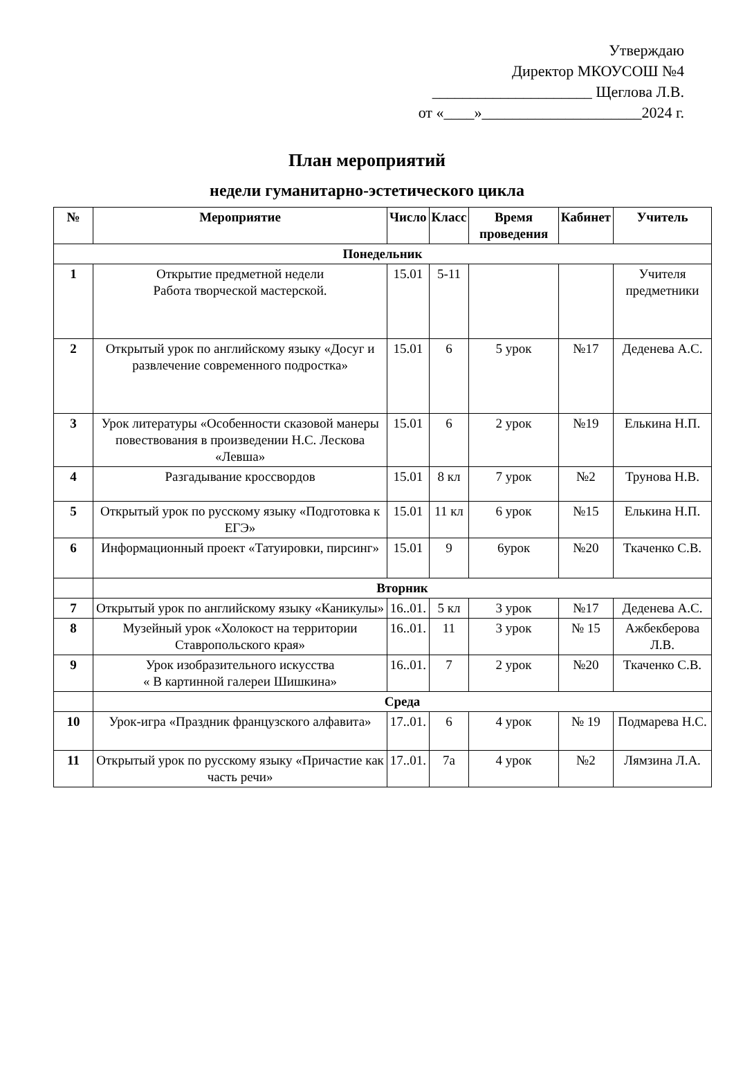Утверждаю
Директор МКОУСОШ №4
_____________________ Щеглова Л.В.
от «____»_____________________2024 г.
План мероприятий
недели гуманитарно-эстетического цикла
| № | Мероприятие | Число | Класс | Время проведения | Кабинет | Учитель |
| --- | --- | --- | --- | --- | --- | --- |
| Понедельник | | | | | | |
| 1 | Открытие предметной недели Работа творческой мастерской. | 15.01 | 5-11 | | | Учителя предметники |
| 2 | Открытый урок по английскому языку «Досуг и развлечение современного подростка» | 15.01 | 6 | 5 урок | №17 | Деденева А.С. |
| 3 | Урок литературы «Особенности сказовой манеры повествования в произведении Н.С. Лескова «Левша» | 15.01 | 6 | 2 урок | №19 | Елькина Н.П. |
| 4 | Разгадывание кроссвордов | 15.01 | 8 кл | 7 урок | №2 | Трунова Н.В. |
| 5 | Открытый урок по русскому языку «Подготовка к ЕГЭ» | 15.01 | 11 кл | 6 урок | №15 | Елькина Н.П. |
| 6 | Информационный проект «Татуировки, пирсинг» | 15.01 | 9 | 6урок | №20 | Ткаченко С.В. |
| | Вторник | | | | | |
| 7 | Открытый урок по английскому языку «Каникулы» | 16..01. | 5 кл | 3 урок | №17 | Деденева А.С. |
| 8 | Музейный урок «Холокост на территории Ставропольского края» | 16..01. | 11 | 3 урок | № 15 | Ажбекберова Л.В. |
| 9 | Урок изобразительного искусства « В картинной галереи Шишкина» | 16..01. | 7 | 2 урок | №20 | Ткаченко С.В. |
| | Среда | | | | | |
| 10 | Урок-игра «Праздник французского алфавита» | 17..01. | 6 | 4 урок | № 19 | Подмарева Н.С. |
| 11 | Открытый урок по русскому языку «Причастие как часть речи» | 17..01. | 7а | 4 урок | №2 | Лямзина Л.А. |